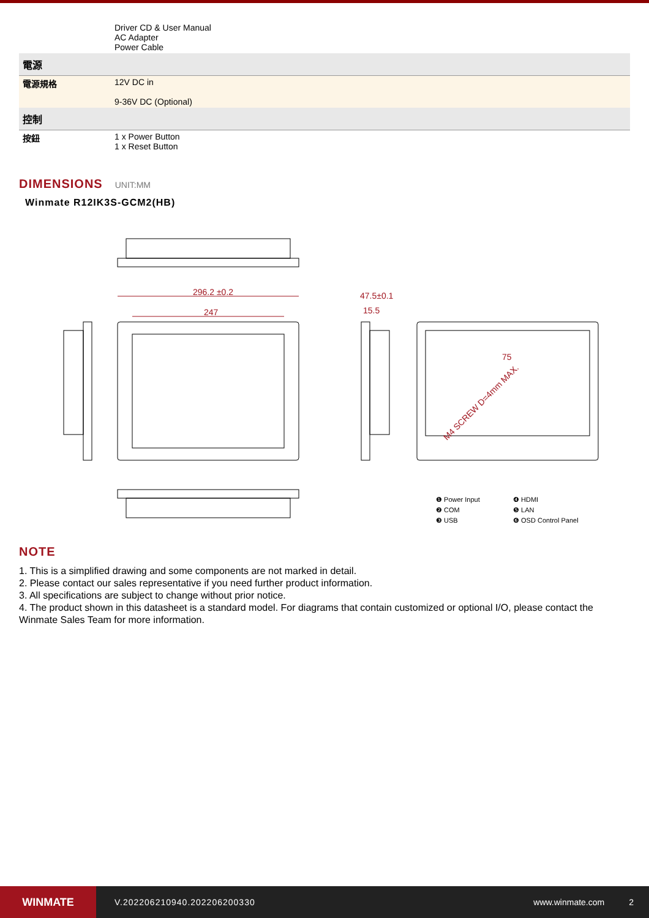| | Driver CD & User Manual AC Adapter Power Cable |
| 電源 | |
| 電源規格 | 12V DC in 9-36V DC (Optional) |
| 控制 | |
| 按鈕 | 1 x Power Button 1 x Reset Button |
DIMENSIONS UNIT:MM
Winmate R12IK3S-GCM2(HB)
296.2 ±0.2
247
47.5±0.1
15.5
75
M4 SCREW D=4mm MAX.
❶ Power Input ❹ HDMI ❷ COM ❺ LAN ❸ USB ❻ OSD Control Panel
NOTE
1. This is a simplified drawing and some components are not marked in detail.
2. Please contact our sales representative if you need further product information.
3. All specifications are subject to change without prior notice.
4. The product shown in this datasheet is a standard model. For diagrams that contain customized or optional I/O, please contact the Winmate Sales Team for more information.
WINMATE
V.202206210940.202206200330 www.winmate.com 2